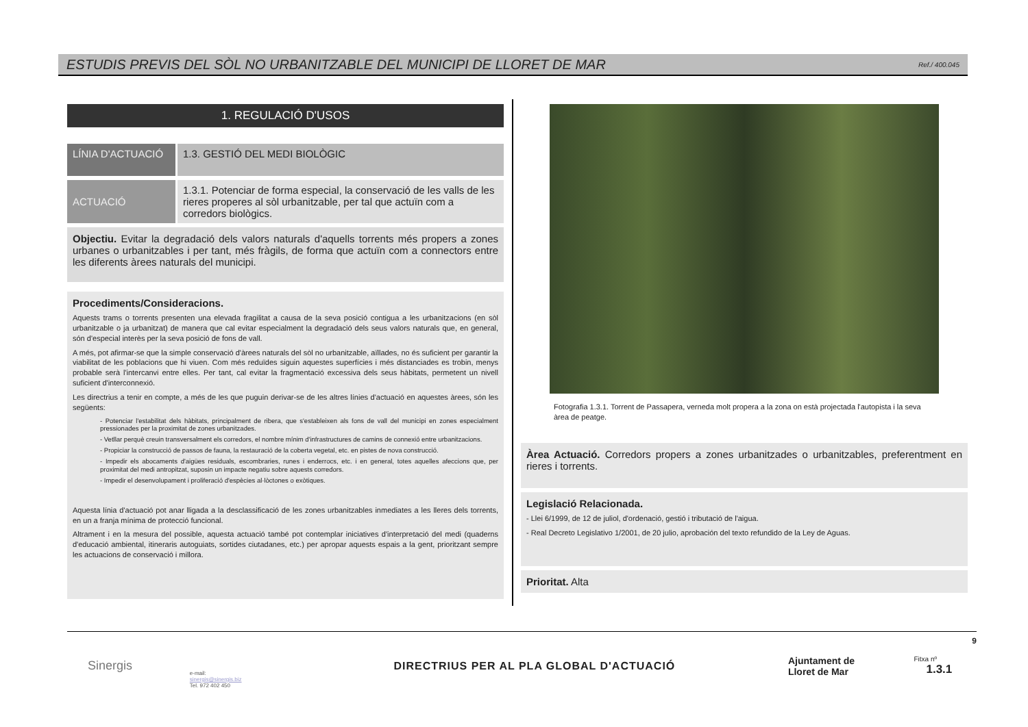ESTUDIS PREVIS DEL SÒL NO URBANITZABLE DEL MUNICIPI DE LLORET DE MAR
Ref./ 400.045
1. REGULACIÓ D'USOS
LÍNIA D'ACTUACIÓ
1.3. GESTIÓ DEL MEDI BIOLÒGIC
ACTUACIÓ 1.3.1. Potenciar de forma especial, la conservació de les valls de les rieres properes al sòl urbanitzable, per tal que actuïn com a corredors biològics.
Objectiu. Evitar la degradació dels valors naturals d'aquells torrents més propers a zones urbanes o urbanitzables i per tant, més fràgils, de forma que actuïn com a connectors entre les diferents àrees naturals del municipi.
Procediments/Consideracions.
Aquests trams o torrents presenten una elevada fragilitat a causa de la seva posició contigua a les urbanitzacions (en sòl urbanitzable o ja urbanitzat) de manera que cal evitar especialment la degradació dels seus valors naturals que, en general, són d'especial interès per la seva posició de fons de vall.
A més, pot afirmar-se que la simple conservació d'àrees naturals del sòl no urbanitzable, aïllades, no és suficient per garantir la viabilitat de les poblacions que hi viuen. Com més reduïdes siguin aquestes superfícies i més distanciades es trobin, menys probable serà l'intercanvi entre elles. Per tant, cal evitar la fragmentació excessiva dels seus hàbitats, permetent un nivell suficient d'interconnexió.
Les directrius a tenir en compte, a més de les que puguin derivar-se de les altres línies d'actuació en aquestes àrees, són les següents:
- Potenciar l'estabilitat dels hàbitats, principalment de ribera, que s'estableixen als fons de vall del municipi en zones especialment pressionades per la proximitat de zones urbanitzades.
- Vetllar perquè creuin transversalment els corredors, el nombre mínim d'infrastructures de camins de connexió entre urbanitzacions.
- Propiciar la construcció de passos de fauna, la restauració de la coberta vegetal, etc. en pistes de nova construcció.
- Impedir els abocaments d'aigües residuals, escombraries, runes i enderrocs, etc. i en general, totes aquelles afeccions que, per proximitat del medi antropitzat, suposin un impacte negatiu sobre aquests corredors.
- Impedir el desenvolupament i proliferació d'espècies al·lòctones o exòtiques.
Aquesta línia d'actuació pot anar lligada a la desclassificació de les zones urbanitzables inmediates a les lleres dels torrents, en un a franja mínima de protecció funcional.
Altrament i en la mesura del possible, aquesta actuació també pot contemplar iniciatives d'interpretació del medi (quaderns d'educació ambiental, itineraris autoguiats, sortides ciutadanes, etc.) per apropar aquests espais a la gent, prioritzant sempre les actuacions de conservació i millora.
Fotografia 1.3.1. Torrent de Passapera, verneda molt propera a la zona on està projectada l'autopista i la seva àrea de peatge.
Àrea Actuació. Corredors propers a zones urbanitzades o urbanitzables, preferentment en rieres i torrents.
Legislació Relacionada.
- Llei 6/1999, de 12 de juliol, d'ordenació, gestió i tributació de l'aigua.
- Real Decreto Legislativo 1/2001, de 20 julio, aprobación del texto refundido de la Ley de Aguas.
Prioritat. Alta
9
Sinergis
e-mail:
sinergis@sinergis.biz
Tel. 972 402 450
DIRECTRIUS PER AL PLA GLOBAL D'ACTUACIÓ
Ajuntament de
Lloret de Mar
Fitxa nº 1.3.1